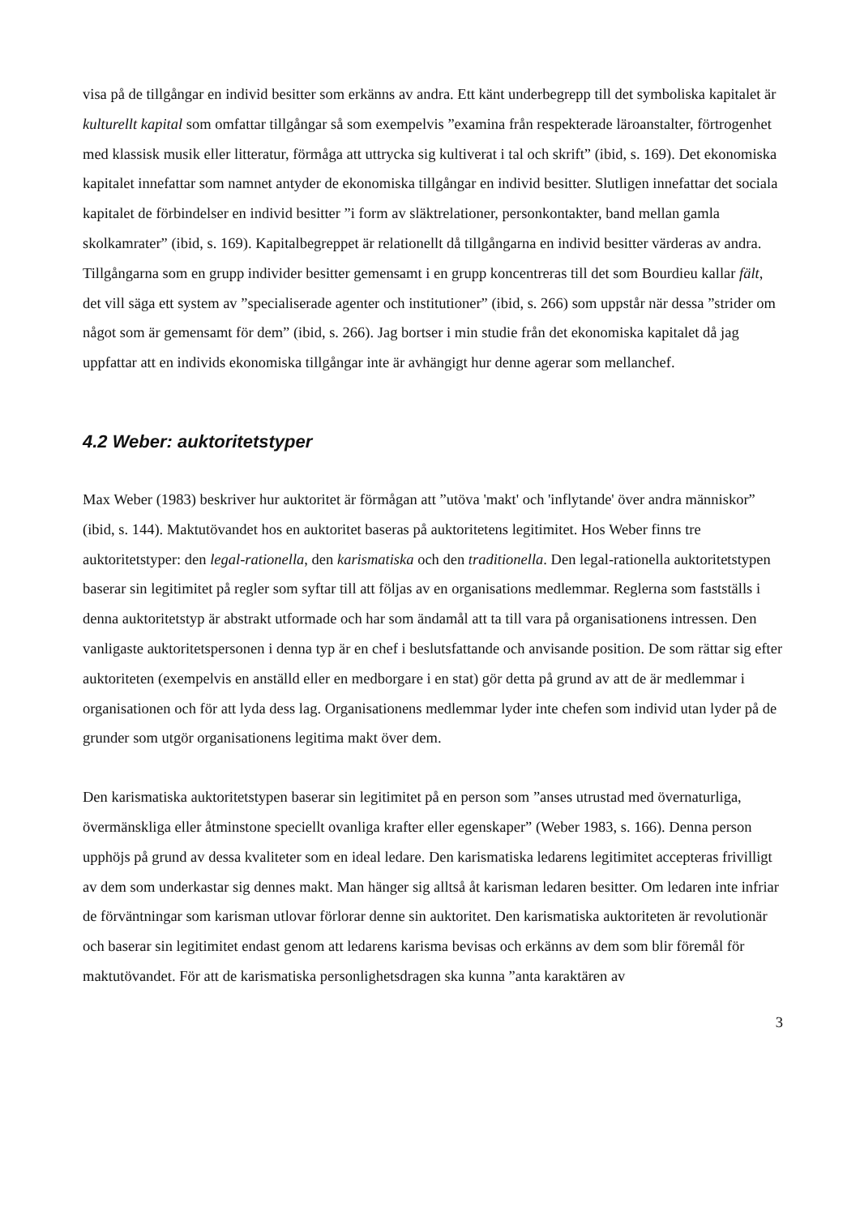visa på de tillgångar en individ besitter som erkänns av andra. Ett känt underbegrepp till det symboliska kapitalet är kulturellt kapital som omfattar tillgångar så som exempelvis ”examina från respekterade läroanstalter, förtrogenhet med klassisk musik eller litteratur, förmåga att uttrycka sig kultiverat i tal och skrift” (ibid, s. 169). Det ekonomiska kapitalet innefattar som namnet antyder de ekonomiska tillgångar en individ besitter. Slutligen innefattar det sociala kapitalet de förbindelser en individ besitter ”i form av släktrelationer, personkontakter, band mellan gamla skolkamrater” (ibid, s. 169). Kapitalbegreppet är relationellt då tillgångarna en individ besitter värderas av andra. Tillgångarna som en grupp individer besitter gemensamt i en grupp koncentreras till det som Bourdieu kallar fält, det vill säga ett system av ”specialiserade agenter och institutioner” (ibid, s. 266) som uppstår när dessa ”strider om något som är gemensamt för dem” (ibid, s. 266). Jag bortser i min studie från det ekonomiska kapitalet då jag uppfattar att en individs ekonomiska tillgångar inte är avhängigt hur denne agerar som mellanchef.
4.2 Weber: auktoritetstyper
Max Weber (1983) beskriver hur auktoritet är förmågan att ”utöva 'makt' och 'inflytande' över andra människor” (ibid, s. 144). Maktutövandet hos en auktoritet baseras på auktoritetens legitimitet. Hos Weber finns tre auktoritetstyper: den legal-rationella, den karismatiska och den traditionella. Den legal-rationella auktoritetstypen baserar sin legitimitet på regler som syftar till att följas av en organisations medlemmar. Reglerna som fastställs i denna auktoritetstyp är abstrakt utformade och har som ändamål att ta till vara på organisationens intressen. Den vanligaste auktoritetspersonen i denna typ är en chef i beslutsfattande och anvisande position. De som rättar sig efter auktoriteten (exempelvis en anställd eller en medborgare i en stat) gör detta på grund av att de är medlemmar i organisationen och för att lyda dess lag. Organisationens medlemmar lyder inte chefen som individ utan lyder på de grunder som utgör organisationens legitima makt över dem.
Den karismatiska auktoritetstypen baserar sin legitimitet på en person som ”anses utrustad med övernaturliga, övermänskliga eller åtminstone speciellt ovanliga krafter eller egenskaper” (Weber 1983, s. 166). Denna person upphöjs på grund av dessa kvaliteter som en ideal ledare. Den karismatiska ledarens legitimitet accepteras frivilligt av dem som underkastar sig dennes makt. Man hänger sig alltså åt karisman ledaren besitter. Om ledaren inte infriar de förväntningar som karisman utlovar förlorar denne sin auktoritet. Den karismatiska auktoriteten är revolutionär och baserar sin legitimitet endast genom att ledarens karisma bevisas och erkänns av dem som blir föremål för maktutövandet. För att de karismatiska personlighetsdragen ska kunna ”anta karaktären av
3